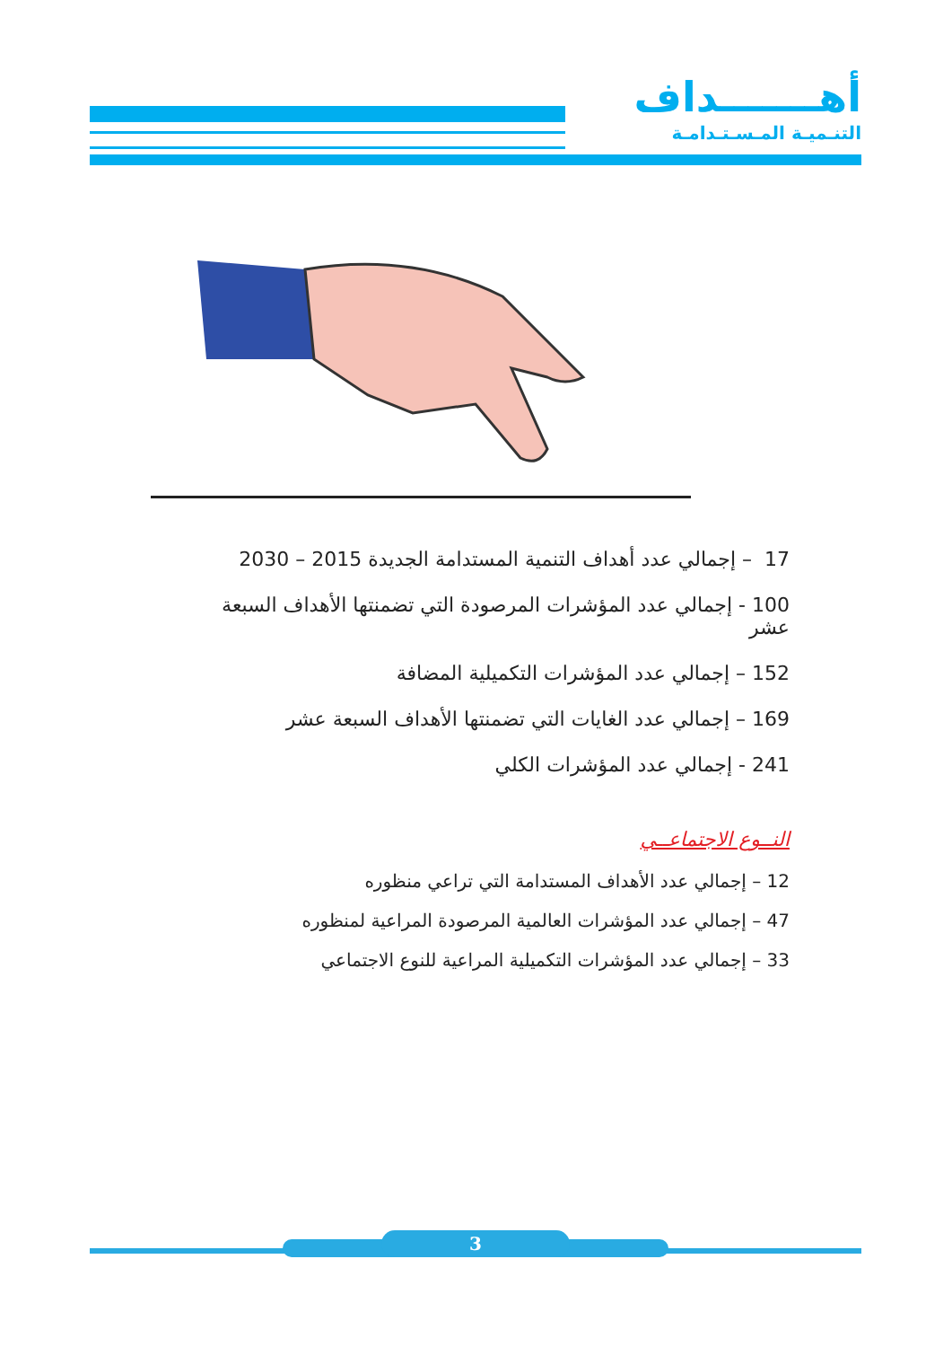أهـــــــداف
التنـميـة المـسـتـدامـة
17 – إجمالي عدد أهداف التنمية المستدامة الجديدة 2015 – 2030
100 - إجمالي عدد المؤشرات المرصودة التي تضمنتها الأهداف السبعة عشر
152 – إجمالي عدد المؤشرات التكميلية المضافة
169 – إجمالي عدد الغايات التي تضمنتها الأهداف السبعة عشر
241 - إجمالي عدد المؤشرات الكلي
النــوع الاجتماعــي
12 – إجمالي عدد الأهداف المستدامة التي تراعي منظوره
47 – إجمالي عدد المؤشرات العالمية المرصودة المراعية لمنظوره
33 – إجمالي عدد المؤشرات التكميلية المراعية للنوع الاجتماعي
3